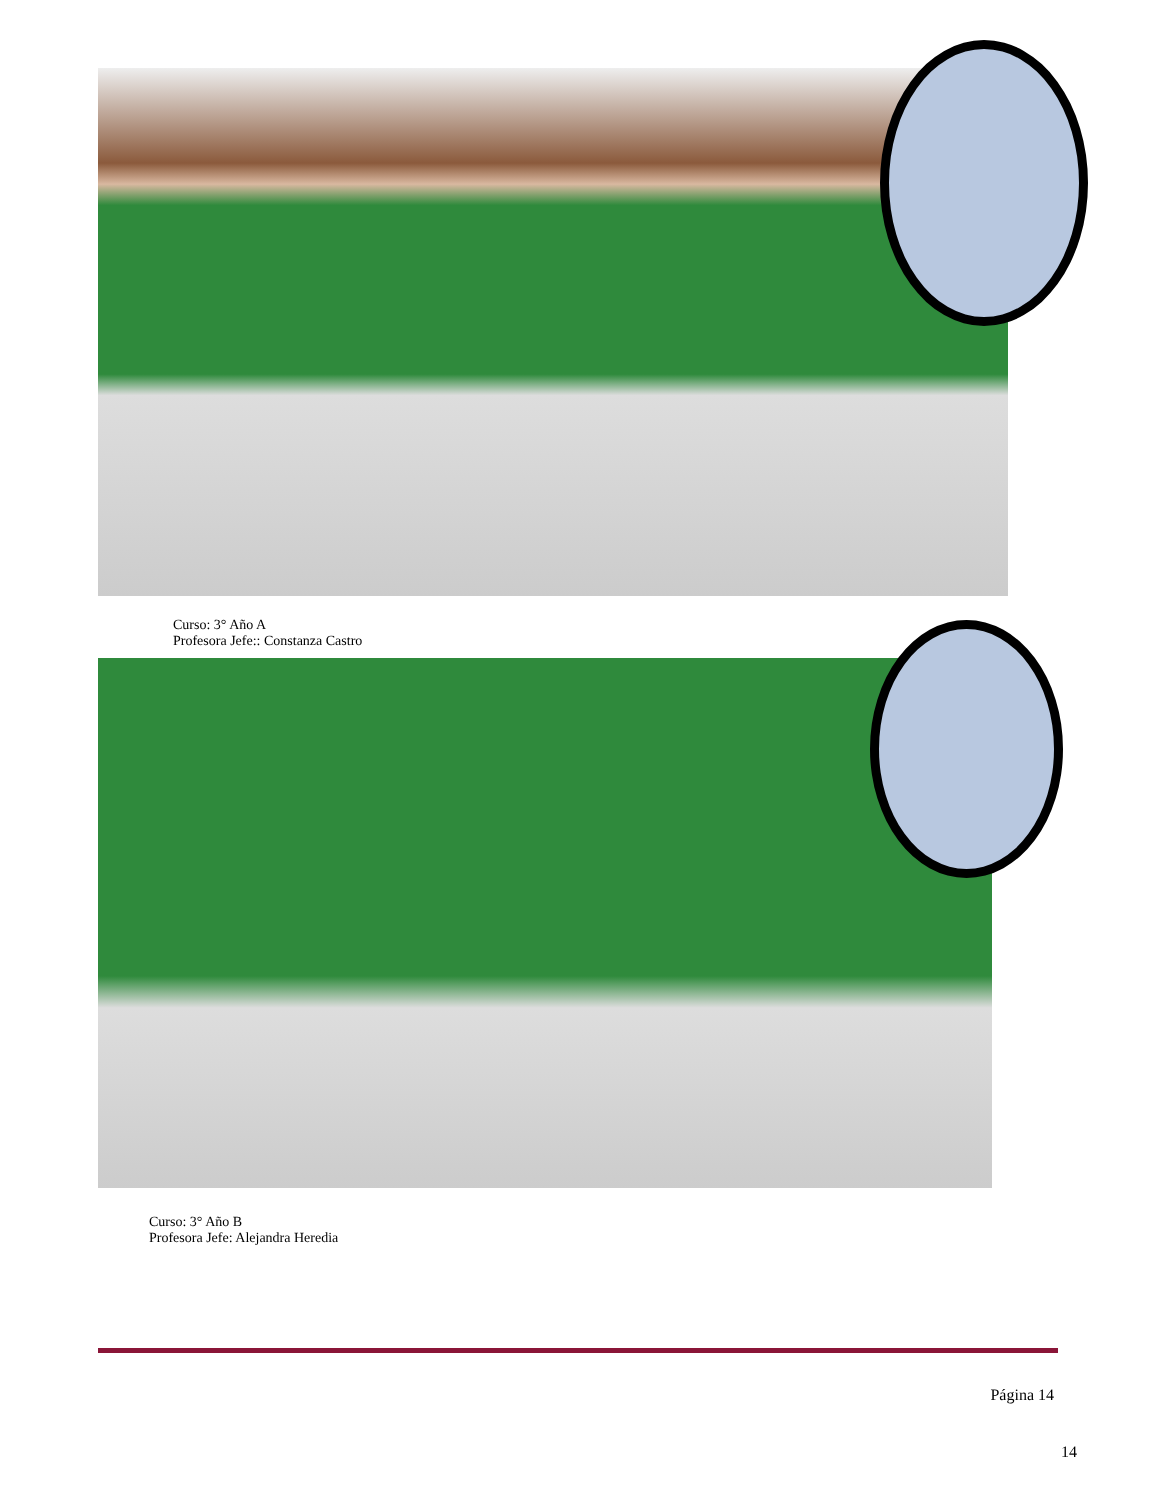Curso: 3° Año A
Profesora Jefe:: Constanza Castro
Curso: 3° Año B
Profesora Jefe: Alejandra Heredia
Página 14
14